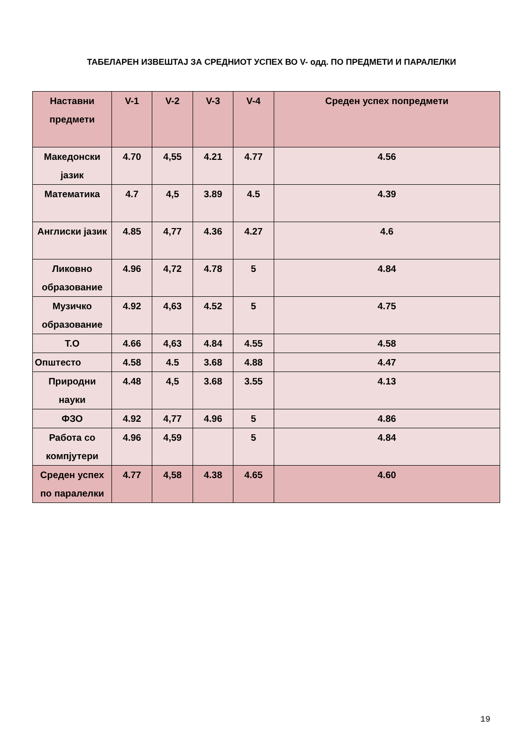ТАБЕЛАРЕН ИЗВЕШТАЈ ЗА СРЕДНИОТ УСПЕХ ВО V- одд. ПО ПРЕДМЕТИ И ПАРАЛЕЛКИ
| Наставни предмети | V-1 | V-2 | V-3 | V-4 | Среден успех попредмети |
| --- | --- | --- | --- | --- | --- |
| Македонски јазик | 4.70 | 4,55 | 4.21 | 4.77 | 4.56 |
| Математика | 4.7 | 4,5 | 3.89 | 4.5 | 4.39 |
| Англиски јазик | 4.85 | 4,77 | 4.36 | 4.27 | 4.6 |
| Ликовно образование | 4.96 | 4,72 | 4.78 | 5 | 4.84 |
| Музичко образование | 4.92 | 4,63 | 4.52 | 5 | 4.75 |
| Т.О | 4.66 | 4,63 | 4.84 | 4.55 | 4.58 |
| Општесто | 4.58 | 4.5 | 3.68 | 4.88 | 4.47 |
| Природни науки | 4.48 | 4,5 | 3.68 | 3.55 | 4.13 |
| ФЗО | 4.92 | 4,77 | 4.96 | 5 | 4.86 |
| Работа со компјутери | 4.96 | 4,59 | | 5 | 4.84 |
| Среден успех по паралелки | 4.77 | 4,58 | 4.38 | 4.65 | 4.60 |
19